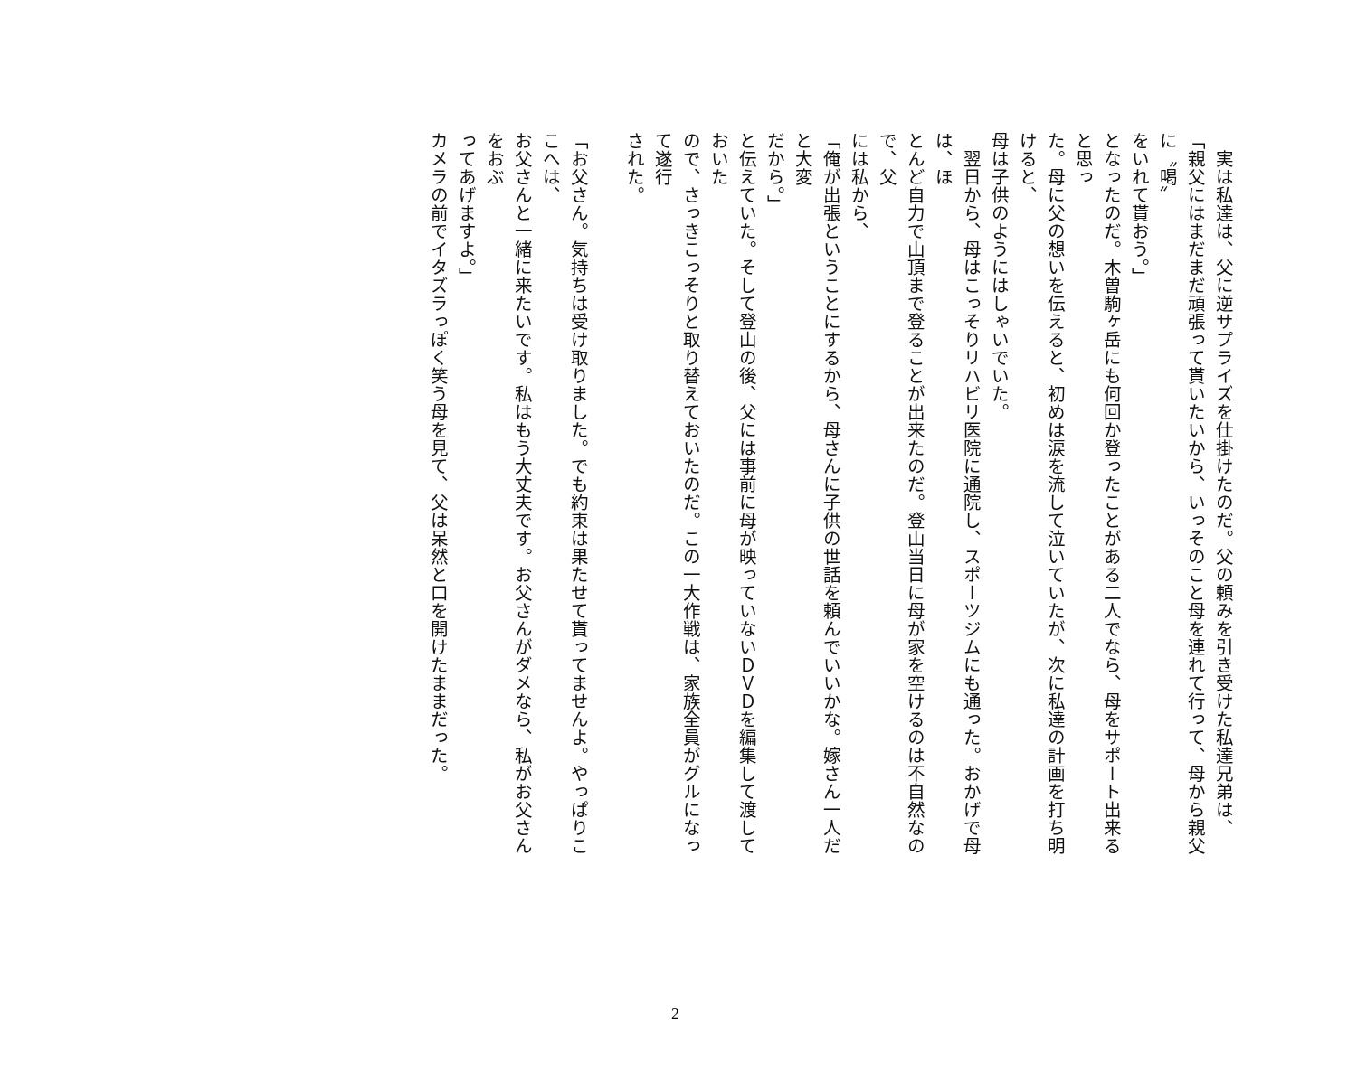実は私達は、父に逆サプライズを仕掛けたのだ。父の頼みを引き受けた私達兄弟は、
「親父にはまだまだ頑張って貰いたいから、いっそのこと母を連れて行って、母から親父に〝喝〟
をいれて貰おう。」
となったのだ。木曽駒ヶ岳にも何回か登ったことがある二人でなら、母をサポート出来ると思っ
た。母に父の想いを伝えると、初めは涙を流して泣いていたが、次に私達の計画を打ち明けると、
母は子供のようにはしゃいでいた。
　翌日から、母はこっそりリハビリ医院に通院し、スポーツジムにも通った。おかげで母は、ほ
とんど自力で山頂まで登ることが出来たのだ。登山当日に母が家を空けるのは不自然なので、父
には私から、
「俺が出張ということにするから、母さんに子供の世話を頼んでいいかな。嫁さん一人だと大変
だから。」
と伝えていた。そして登山の後、父には事前に母が映っていないＤＶＤを編集して渡しておいた
ので、さっきこっそりと取り替えておいたのだ。この一大作戦は、家族全員がグルになって遂行
された。
「お父さん。気持ちは受け取りました。でも約束は果たせて貰ってませんよ。やっぱりここへは、
お父さんと一緒に来たいです。私はもう大丈夫です。お父さんがダメなら、私がお父さんをおぶ
ってあげますよ。」
カメラの前でイタズラっぽく笑う母を見て、父は呆然と口を開けたままだった。
2